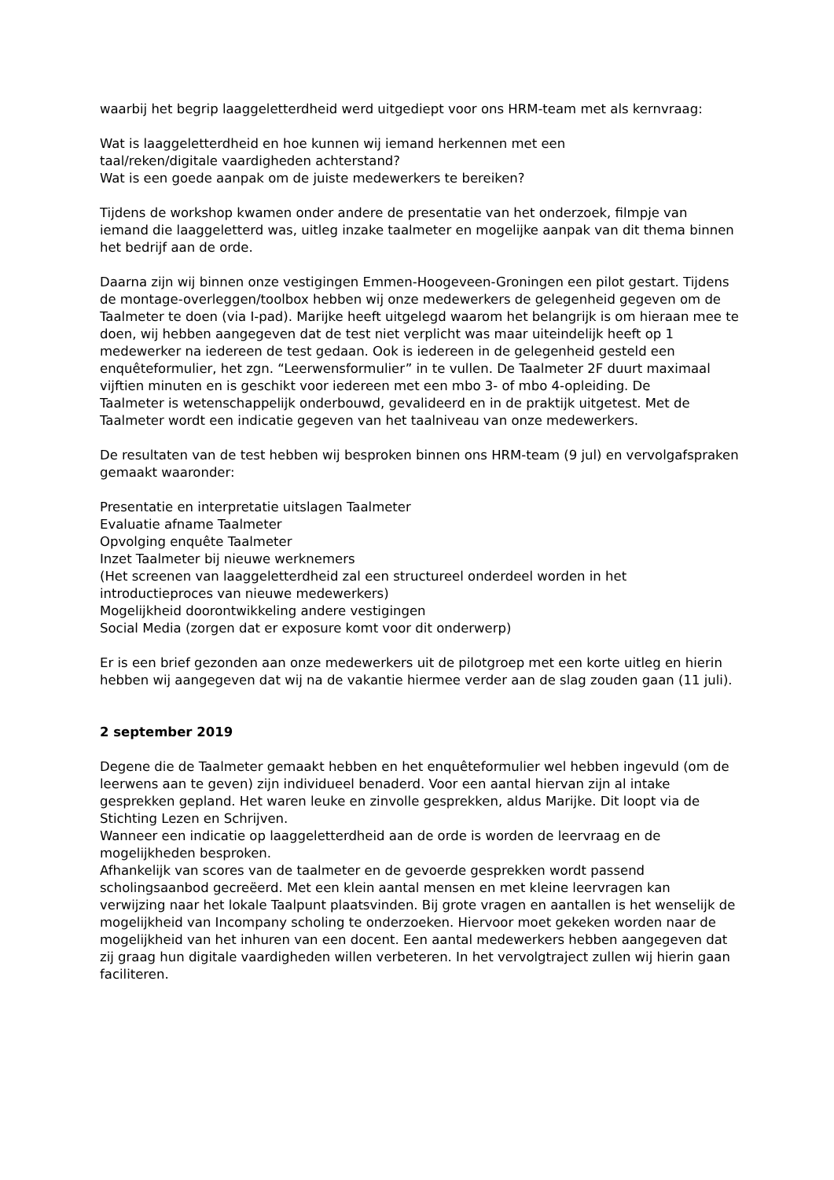waarbij het begrip laaggeletterdheid werd uitgediept voor ons HRM-team met als kernvraag:
Wat is laaggeletterdheid en hoe kunnen wij iemand herkennen met een
taal/reken/digitale vaardigheden achterstand?
Wat is een goede aanpak om de juiste medewerkers te bereiken?
Tijdens de workshop kwamen onder andere de presentatie van het onderzoek, filmpje van iemand die laaggeletterd was, uitleg inzake taalmeter en mogelijke aanpak van dit thema binnen het bedrijf aan de orde.
Daarna zijn wij binnen onze vestigingen Emmen-Hoogeveen-Groningen een pilot gestart. Tijdens de montage-overleggen/toolbox hebben wij onze medewerkers de gelegenheid gegeven om de Taalmeter te doen (via I-pad). Marijke heeft uitgelegd waarom het belangrijk is om hieraan mee te doen, wij hebben aangegeven dat de test niet verplicht was maar uiteindelijk heeft op 1 medewerker na iedereen de test gedaan. Ook is iedereen in de gelegenheid gesteld een enquêteformulier, het zgn. “Leerwensformulier” in te vullen. De Taalmeter 2F duurt maximaal vijftien minuten en is geschikt voor iedereen met een mbo 3- of mbo 4-opleiding. De
Taalmeter is wetenschappelijk onderbouwd, gevalideerd en in de praktijk uitgetest. Met de Taalmeter wordt een indicatie gegeven van het taalniveau van onze medewerkers.
De resultaten van de test hebben wij besproken binnen ons HRM-team (9 jul) en vervolgafspraken gemaakt waaronder:
Presentatie en interpretatie uitslagen Taalmeter
Evaluatie afname Taalmeter
Opvolging enquête Taalmeter
Inzet Taalmeter bij nieuwe werknemers
(Het screenen van laaggeletterdheid zal een structureel onderdeel worden in het introductieproces van nieuwe medewerkers)
Mogelijkheid doorontwikkeling andere vestigingen
Social Media (zorgen dat er exposure komt voor dit onderwerp)
Er is een brief gezonden aan onze medewerkers uit de pilotgroep met een korte uitleg en hierin hebben wij aangegeven dat wij na de vakantie hiermee verder aan de slag zouden gaan (11 juli).
2 september 2019
Degene die de Taalmeter gemaakt hebben en het enquêteformulier wel hebben ingevuld (om de leerwens aan te geven) zijn individueel benaderd. Voor een aantal hiervan zijn al intake gesprekken gepland. Het waren leuke en zinvolle gesprekken, aldus Marijke. Dit loopt via de Stichting Lezen en Schrijven.
Wanneer een indicatie op laaggeletterdheid aan de orde is worden de leervraag en de mogelijkheden besproken.
Afhankelijk van scores van de taalmeter en de gevoerde gesprekken wordt passend scholingsaanbod gecreëerd. Met een klein aantal mensen en met kleine leervragen kan verwijzing naar het lokale Taalpunt plaatsvinden. Bij grote vragen en aantallen is het wenselijk de mogelijkheid van Incompany scholing te onderzoeken. Hiervoor moet gekeken worden naar de mogelijkheid van het inhuren van een docent. Een aantal medewerkers hebben aangegeven dat zij graag hun digitale vaardigheden willen verbeteren. In het vervolgtraject zullen wij hierin gaan faciliteren.